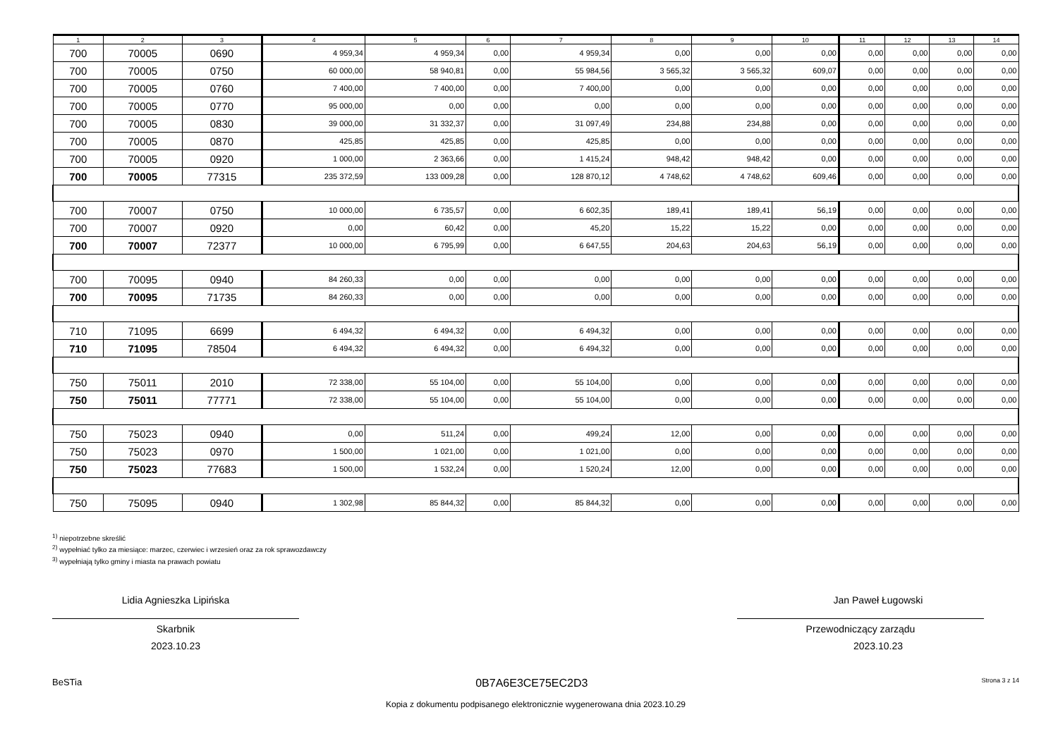| 1 | 2 | 3 | 4 | 5 | 6 | 7 | 8 | 9 | 10 | 11 | 12 | 13 | 14 |
| --- | --- | --- | --- | --- | --- | --- | --- | --- | --- | --- | --- | --- | --- |
| 700 | 70005 | 0690 | 4 959,34 | 4 959,34 | 0,00 | 4 959,34 | 0,00 | 0,00 | 0,00 | 0,00 | 0,00 | 0,00 | 0,00 |
| 700 | 70005 | 0750 | 60 000,00 | 58 940,81 | 0,00 | 55 984,56 | 3 565,32 | 3 565,32 | 609,07 | 0,00 | 0,00 | 0,00 | 0,00 |
| 700 | 70005 | 0760 | 7 400,00 | 7 400,00 | 0,00 | 7 400,00 | 0,00 | 0,00 | 0,00 | 0,00 | 0,00 | 0,00 | 0,00 |
| 700 | 70005 | 0770 | 95 000,00 | 0,00 | 0,00 | 0,00 | 0,00 | 0,00 | 0,00 | 0,00 | 0,00 | 0,00 | 0,00 |
| 700 | 70005 | 0830 | 39 000,00 | 31 332,37 | 0,00 | 31 097,49 | 234,88 | 234,88 | 0,00 | 0,00 | 0,00 | 0,00 | 0,00 |
| 700 | 70005 | 0870 | 425,85 | 425,85 | 0,00 | 425,85 | 0,00 | 0,00 | 0,00 | 0,00 | 0,00 | 0,00 | 0,00 |
| 700 | 70005 | 0920 | 1 000,00 | 2 363,66 | 0,00 | 1 415,24 | 948,42 | 948,42 | 0,00 | 0,00 | 0,00 | 0,00 | 0,00 |
| 700 | 70005 | 77315 | 235 372,59 | 133 009,28 | 0,00 | 128 870,12 | 4 748,62 | 4 748,62 | 609,46 | 0,00 | 0,00 | 0,00 | 0,00 |
| 700 | 70007 | 0750 | 10 000,00 | 6 735,57 | 0,00 | 6 602,35 | 189,41 | 189,41 | 56,19 | 0,00 | 0,00 | 0,00 | 0,00 |
| 700 | 70007 | 0920 | 0,00 | 60,42 | 0,00 | 45,20 | 15,22 | 15,22 | 0,00 | 0,00 | 0,00 | 0,00 | 0,00 |
| 700 | 70007 | 72377 | 10 000,00 | 6 795,99 | 0,00 | 6 647,55 | 204,63 | 204,63 | 56,19 | 0,00 | 0,00 | 0,00 | 0,00 |
| 700 | 70095 | 0940 | 84 260,33 | 0,00 | 0,00 | 0,00 | 0,00 | 0,00 | 0,00 | 0,00 | 0,00 | 0,00 | 0,00 |
| 700 | 70095 | 71735 | 84 260,33 | 0,00 | 0,00 | 0,00 | 0,00 | 0,00 | 0,00 | 0,00 | 0,00 | 0,00 | 0,00 |
| 710 | 71095 | 6699 | 6 494,32 | 6 494,32 | 0,00 | 6 494,32 | 0,00 | 0,00 | 0,00 | 0,00 | 0,00 | 0,00 | 0,00 |
| 710 | 71095 | 78504 | 6 494,32 | 6 494,32 | 0,00 | 6 494,32 | 0,00 | 0,00 | 0,00 | 0,00 | 0,00 | 0,00 | 0,00 |
| 750 | 75011 | 2010 | 72 338,00 | 55 104,00 | 0,00 | 55 104,00 | 0,00 | 0,00 | 0,00 | 0,00 | 0,00 | 0,00 | 0,00 |
| 750 | 75011 | 77771 | 72 338,00 | 55 104,00 | 0,00 | 55 104,00 | 0,00 | 0,00 | 0,00 | 0,00 | 0,00 | 0,00 | 0,00 |
| 750 | 75023 | 0940 | 0,00 | 511,24 | 0,00 | 499,24 | 12,00 | 0,00 | 0,00 | 0,00 | 0,00 | 0,00 | 0,00 |
| 750 | 75023 | 0970 | 1 500,00 | 1 021,00 | 0,00 | 1 021,00 | 0,00 | 0,00 | 0,00 | 0,00 | 0,00 | 0,00 | 0,00 |
| 750 | 75023 | 77683 | 1 500,00 | 1 532,24 | 0,00 | 1 520,24 | 12,00 | 0,00 | 0,00 | 0,00 | 0,00 | 0,00 | 0,00 |
| 750 | 75095 | 0940 | 1 302,98 | 85 844,32 | 0,00 | 85 844,32 | 0,00 | 0,00 | 0,00 | 0,00 | 0,00 | 0,00 | 0,00 |
<sup>1)</sup> niepotrzebne skreślić
<sup>2)</sup> wypełniać tylko za miesiące: marzec, czerwiec i wrzesień oraz za rok sprawozdawczy
<sup>3)</sup> wypełniają tylko gminy i miasta na prawach powiatu
Lidia Agnieszka Lipińska
Skarbnik
2023.10.23
Jan Paweł Ługowski
Przewodniczący zarządu
2023.10.23
BeSTia 0B7A6E3CE75EC2D3 Strona 3 z 14
Kopia z dokumentu podpisanego elektronicznie wygenerowana dnia 2023.10.29